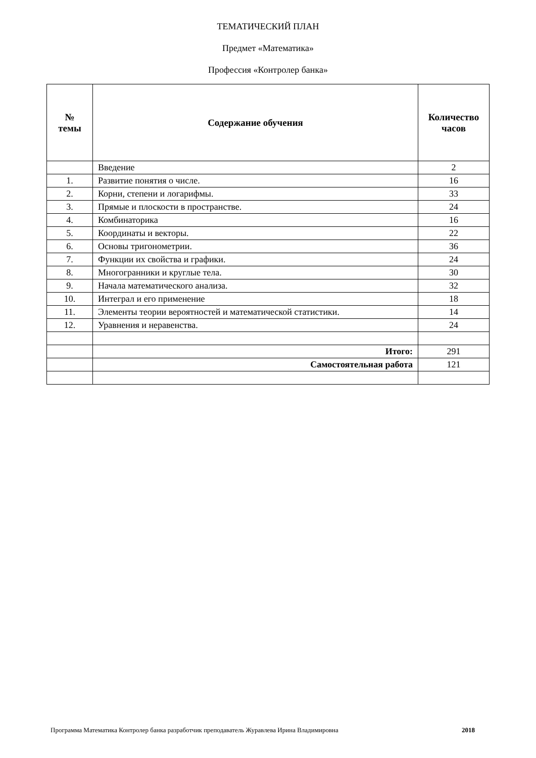ТЕМАТИЧЕСКИЙ ПЛАН
Предмет «Математика»
Профессия «Контролер банка»
| № темы | Содержание обучения | Количество часов |
| --- | --- | --- |
| | Введение | 2 |
| 1. | Развитие понятия о числе. | 16 |
| 2. | Корни, степени и логарифмы. | 33 |
| 3. | Прямые и плоскости в пространстве. | 24 |
| 4. | Комбинаторика | 16 |
| 5. | Координаты и векторы. | 22 |
| 6. | Основы тригонометрии. | 36 |
| 7. | Функции их свойства и графики. | 24 |
| 8. | Многогранники и круглые тела. | 30 |
| 9. | Начала математического анализа. | 32 |
| 10. | Интеграл и его применение | 18 |
| 11. | Элементы теории вероятностей и математической статистики. | 14 |
| 12. | Уравнения и неравенства. | 24 |
| | Итого: | 291 |
| | Самостоятельная работа | 121 |
Программа Математика Контролер банка разработчик преподаватель Журавлева Ирина Владимировна 2018